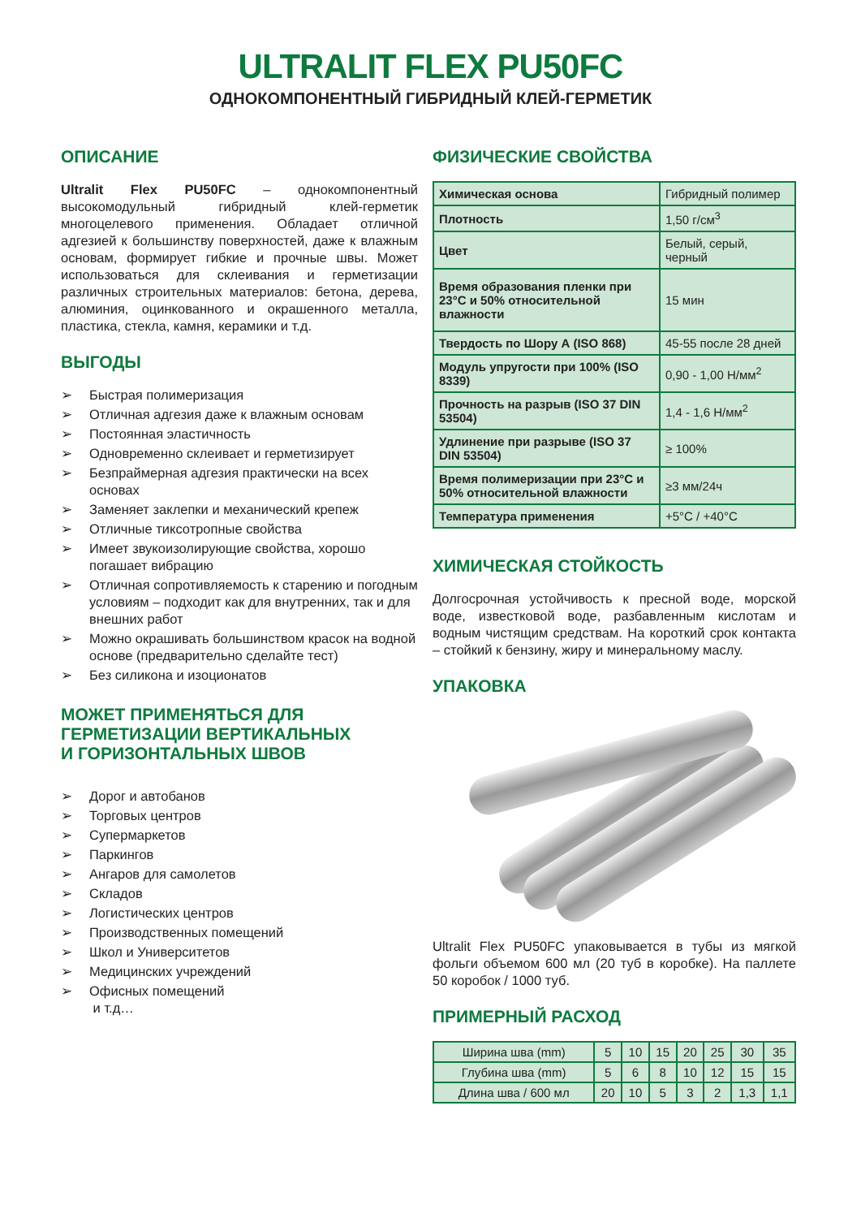ULTRALIT FLEX PU50FC
ОДНОКОМПОНЕНТНЫЙ ГИБРИДНЫЙ КЛЕЙ-ГЕРМЕТИК
ОПИСАНИЕ
Ultralit Flex PU50FC – однокомпонентный высокомодульный гибридный клей-герметик многоцелевого применения. Обладает отличной адгезией к большинству поверхностей, даже к влажным основам, формирует гибкие и прочные швы. Может использоваться для склеивания и герметизации различных строительных материалов: бетона, дерева, алюминия, оцинкованного и окрашенного металла, пластика, стекла, камня, керамики и т.д.
ВЫГОДЫ
➢ Быстрая полимеризация
➢ Отличная адгезия даже к влажным основам
➢ Постоянная эластичность
➢ Одновременно склеивает и герметизирует
➢ Безпраймерная адгезия практически на всех основах
➢ Заменяет заклепки и механический крепеж
➢ Отличные тиксотропные свойства
➢ Имеет звукоизолирующие свойства, хорошо погашает вибрацию
➢ Отличная сопротивляемость к старению и погодным условиям – подходит как для внутренних, так и для внешних работ
➢ Можно окрашивать большинством красок на водной основе (предварительно сделайте тест)
➢ Без силикона и изоционатов
МОЖЕТ ПРИМЕНЯТЬСЯ ДЛЯ
ГЕРМЕТИЗАЦИИ ВЕРТИКАЛЬНЫХ
И ГОРИЗОНТАЛЬНЫХ ШВОВ
➢ Дорог и автобанов
➢ Торговых центров
➢ Супермаркетов
➢ Паркингов
➢ Ангаров для самолетов
➢ Складов
➢ Логистических центров
➢ Производственных помещений
➢ Школ и Университетов
➢ Медицинских учреждений
➢ Офисных помещений
и т.д…
ФИЗИЧЕСКИЕ СВОЙСТВА
| Химическая основа | Гибридный полимер |
| Плотность | 1,50 г/см<sup>3</sup> |
| Цвет | Белый, серый, черный |
| Время образования пленки при 23°C и 50% относительной влажности | 15 мин |
| Твердость по Шору А (ISO 868) | 45-55 после 28 дней |
| Модуль упругости при 100% (ISO 8339) | 0,90 - 1,00 Н/мм<sup>2</sup> |
| Прочность на разрыв (ISO 37 DIN 53504) | 1,4 - 1,6 Н/мм<sup>2</sup> |
| Удлинение при разрыве (ISO 37 DIN 53504) | ≥ 100% |
| Время полимеризации при 23°C и 50% относительной влажности | ≥3 мм/24ч |
| Температура применения | +5°C / +40°C |
ХИМИЧЕСКАЯ СТОЙКОСТЬ
Долгосрочная устойчивость к пресной воде, морской воде, известковой воде, разбавленным кислотам и водным чистящим средствам. На короткий срок контакта – стойкий к бензину, жиру и минеральному маслу.
УПАКОВКА
Ultralit Flex PU50FC упаковывается в тубы из мягкой фольги объемом 600 мл (20 туб в коробке). На паллете 50 коробок / 1000 туб.
ПРИМЕРНЫЙ РАСХОД
| Ширина шва (mm) | 5 | 10 | 15 | 20 | 25 | 30 | 35 |
| Глубина шва (mm) | 5 | 6 | 8 | 10 | 12 | 15 | 15 |
| Длина шва / 600 мл | 20 | 10 | 5 | 3 | 2 | 1,3 | 1,1 |